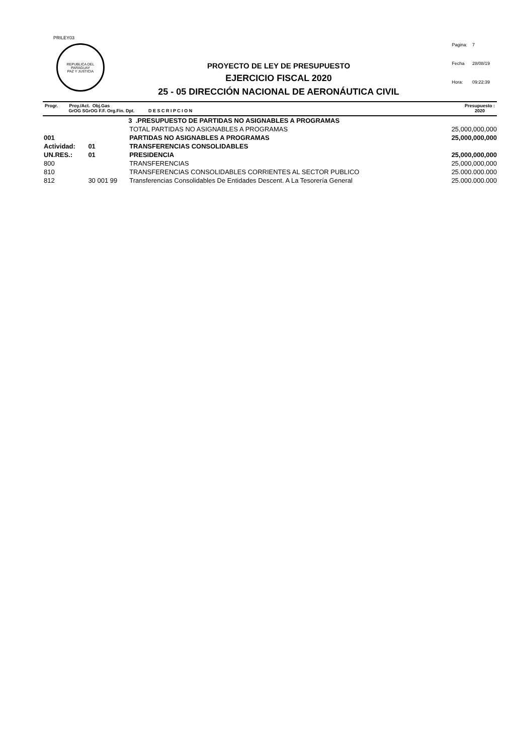PRILEY03
REPUBLICA DEL PARAGUAY
PAZ Y JUSTICIA
| Pagina: | 7 |
| Fecha | 28/08/19 |
| Hora: | 09:22:39 |
PROYECTO DE LEY DE PRESUPUESTO
EJERCICIO FISCAL 2020
25 - 05 DIRECCIÓN NACIONAL DE AERONÁUTICA CIVIL
Progr. Proy./Act. Obj.Gas
GrOG SGrOG F.F. Org.Fin. Dpt. D E S C R I P C I O N
Presupuesto :
2020
| | | 3 .PRESUPUESTO DE PARTIDAS NO ASIGNABLES A PROGRAMAS | |
| | | TOTAL PARTIDAS NO ASIGNABLES A PROGRAMAS | 25,000,000,000 |
| 001 | | PARTIDAS NO ASIGNABLES A PROGRAMAS | 25,000,000,000 |
| Actividad: | 01 | TRANSFERENCIAS CONSOLIDABLES | |
| UN.RES.: | 01 | PRESIDENCIA | 25,000,000,000 |
| 800 | | TRANSFERENCIAS | 25,000,000,000 |
| 810 | | TRANSFERENCIAS CONSOLIDABLES CORRIENTES AL SECTOR PUBLICO | 25.000.000.000 |
| 812 | 30 001 99 | Transferencias Consolidables De Entidades Descent. A La Tesorería General | 25.000.000.000 |